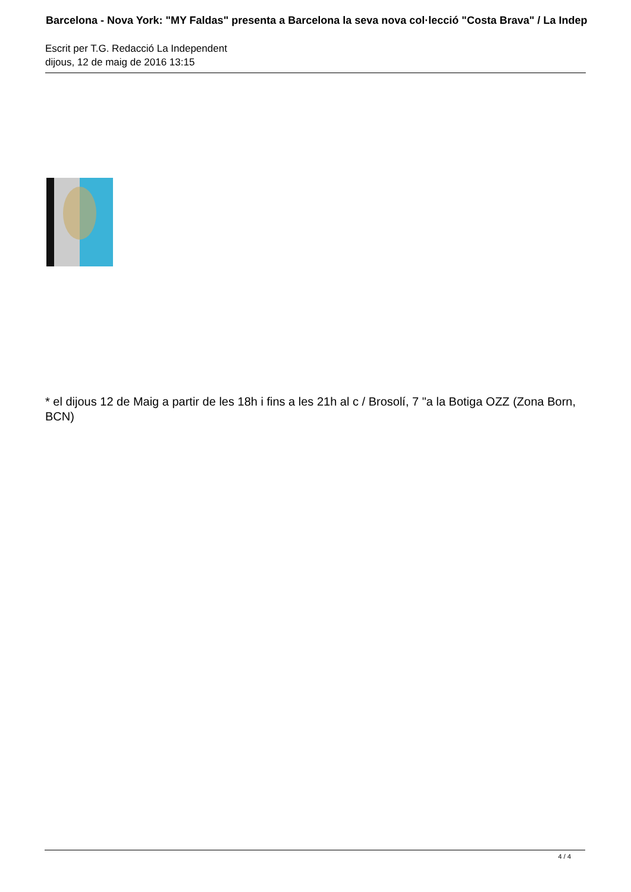Barcelona - Nova York: "MY Faldas" presenta a Barcelona la seva nova col·lecció "Costa Brava" / La Indep
Escrit per T.G. Redacció La Independent
dijous, 12 de maig de 2016 13:15
* el dijous 12 de Maig a partir de les 18h i fins a les 21h al c / Brosolí, 7 "a la Botiga OZZ (Zona Born, BCN)
4 / 4